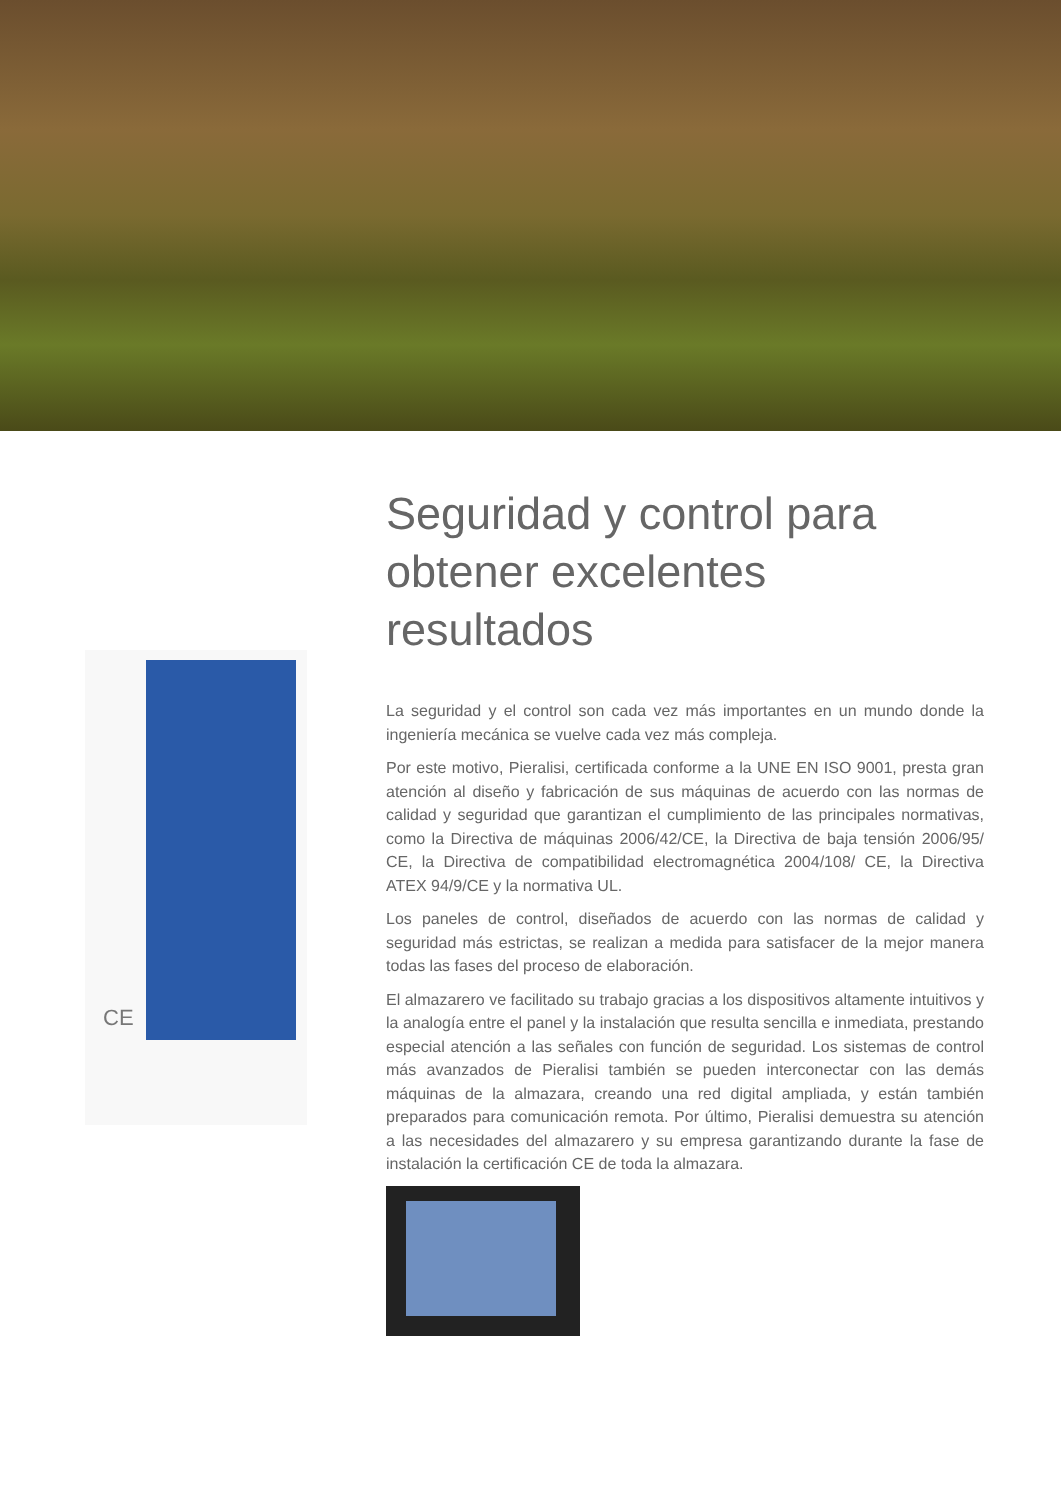CE
Seguridad y control para obtener excelentes resultados
La seguridad y el control son cada vez más importantes en un mundo donde la ingeniería mecánica se vuelve cada vez más compleja.
Por este motivo, Pieralisi, certificada conforme a la UNE EN ISO 9001, presta gran atención al diseño y fabricación de sus máquinas de acuerdo con las normas de calidad y seguridad que garantizan el cumplimiento de las principales normativas, como la Directiva de máquinas 2006/42/CE, la Directiva de baja tensión 2006/95/ CE, la Directiva de compatibilidad electromagnética 2004/108/ CE, la Directiva ATEX 94/9/CE y la normativa UL.
Los paneles de control, diseñados de acuerdo con las normas de calidad y seguridad más estrictas, se realizan a medida para satisfacer de la mejor manera todas las fases del proceso de elaboración.
El almazarero ve facilitado su trabajo gracias a los dispositivos altamente intuitivos y la analogía entre el panel y la instalación que resulta sencilla e inmediata, prestando especial atención a las señales con función de seguridad. Los sistemas de control más avanzados de Pieralisi también se pueden interconectar con las demás máquinas de la almazara, creando una red digital ampliada, y están también preparados para comunicación remota. Por último, Pieralisi demuestra su atención a las necesidades del almazarero y su empresa garantizando durante la fase de instalación la certificación CE de toda la almazara.